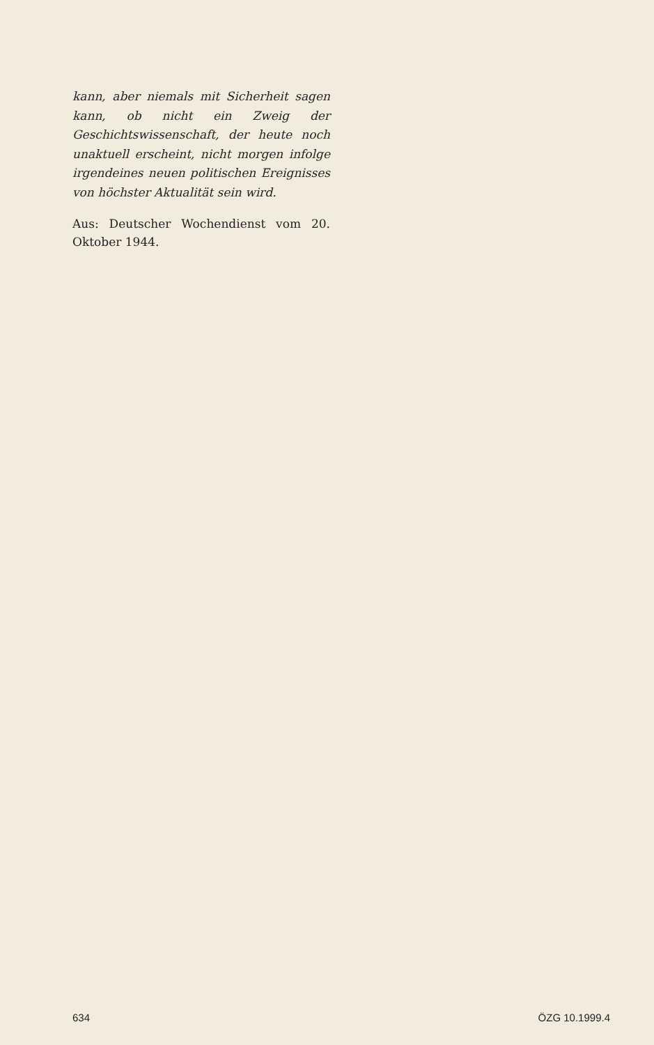kann, aber niemals mit Sicherheit sagen kann, ob nicht ein Zweig der Geschichtswissenschaft, der heute noch unaktuell erscheint, nicht morgen infolge irgendeines neuen politischen Ereignisses von höchster Aktualität sein wird.
Aus: Deutscher Wochendienst vom 20. Oktober 1944.
634 ÖZG 10.1999.4